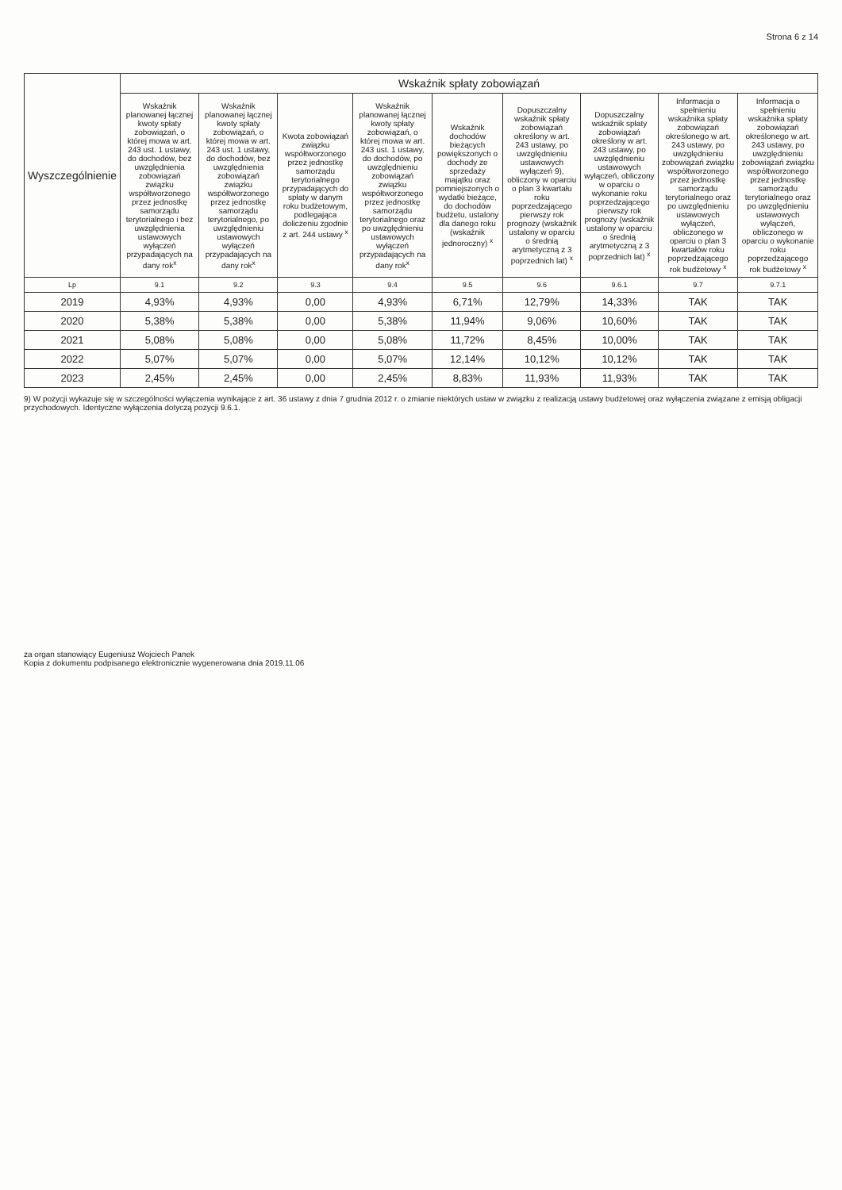Strona 6 z 14
| Wyszczególnienie | Wskaźnik spłaty zobowiązań | | | | | | | | |
| --- | --- | --- | --- | --- | --- | --- | --- | --- | --- |
| | Wskaźnik planowanej łącznej kwoty spłaty zobowiązań, o której mowa w art. 243 ust. 1 ustawy, do dochodów, bez uwzględnienia zobowiązań związku współtworzonego przez jednostkę samorządu terytorialnego i bez uwzględnienia ustawowych wyłączeń przypadających na dany rok<sup>x</sup> | Wskaźnik planowanej łącznej kwoty spłaty zobowiązań, o której mowa w art. 243 ust. 1 ustawy, do dochodów, bez uwzględnienia zobowiązań związku współtworzonego przez jednostkę samorządu terytorialnego, po uwzględnieniu ustawowych wyłączeń przypadających na dany rok<sup>x</sup> | Kwota zobowiązań związku współtworzonego przez jednostkę samorządu terytorialnego przypadających do spłaty w danym roku budżetowym, podlegająca doliczeniu zgodnie z art. 244 ustawy <sup>x</sup> | Wskaźnik planowanej łącznej kwoty spłaty zobowiązań, o której mowa w art. 243 ust. 1 ustawy, do dochodów, po uwzględnieniu zobowiązań związku współtworzonego przez jednostkę samorządu terytorialnego oraz po uwzględnieniu ustawowych wyłączeń przypadających na dany rok<sup>x</sup> | Wskaźnik dochodów bieżących powiększonych o dochody ze sprzedaży majątku oraz pomniejszonych o wydatki bieżące, do dochodów budżetu, ustalony dla danego roku (wskaźnik jednoroczny) <sup>x</sup> | Dopuszczalny wskaźnik spłaty zobowiązań określony w art. 243 ustawy, po uwzględnieniu ustawowych wyłączeń 9), obliczony w oparciu o plan 3 kwartału roku poprzedzającego pierwszy rok prognozy (wskaźnik ustalony w oparciu o średnią arytmetyczną z 3 poprzednich lat) <sup>x</sup> | Dopuszczalny wskaźnik spłaty zobowiązań określony w art. 243 ustawy, po uwzględnieniu ustawowych wyłączeń, obliczony w oparciu o wykonanie roku poprzedzającego pierwszy rok prognozy (wskaźnik ustalony w oparciu o średnią arytmetyczną z 3 poprzednich lat) <sup>x</sup> | Informacja o spełnieniu wskaźnika spłaty zobowiązań określonego w art. 243 ustawy, po uwzględnieniu zobowiązań związku współtworzonego przez jednostkę samorządu terytorialnego oraz po uwzględnieniu ustawowych wyłączeń, obliczonego w oparciu o plan 3 kwartałów roku poprzedzającego rok budżetowy <sup>x</sup> | Informacja o spełnieniu wskaźnika spłaty zobowiązań określonego w art. 243 ustawy, po uwzględnieniu zobowiązań związku współtworzonego przez jednostkę samorządu terytorialnego oraz po uwzględnieniu ustawowych wyłączeń, obliczonego w oparciu o wykonanie roku poprzedzającego rok budżetowy <sup>x</sup> |
| Lp | 9.1 | 9.2 | 9.3 | 9.4 | 9.5 | 9.6 | 9.6.1 | 9.7 | 9.7.1 |
| 2019 | 4,93% | 4,93% | 0,00 | 4,93% | 6,71% | 12,79% | 14,33% | TAK | TAK |
| 2020 | 5,38% | 5,38% | 0,00 | 5,38% | 11,94% | 9,06% | 10,60% | TAK | TAK |
| 2021 | 5,08% | 5,08% | 0,00 | 5,08% | 11,72% | 8,45% | 10,00% | TAK | TAK |
| 2022 | 5,07% | 5,07% | 0,00 | 5,07% | 12,14% | 10,12% | 10,12% | TAK | TAK |
| 2023 | 2,45% | 2,45% | 0,00 | 2,45% | 8,83% | 11,93% | 11,93% | TAK | TAK |
9) W pozycji wykazuje się w szczególności wyłączenia wynikające z art. 36 ustawy z dnia 7 grudnia 2012 r. o zmianie niektórych ustaw w związku z realizacją ustawy budżetowej oraz wyłączenia związane z emisją obligacji przychodowych. Identyczne wyłączenia dotyczą pozycji 9.6.1.
za organ stanowiący Eugeniusz Wojciech Panek
Kopia z dokumentu podpisanego elektronicznie wygenerowana dnia 2019.11.06